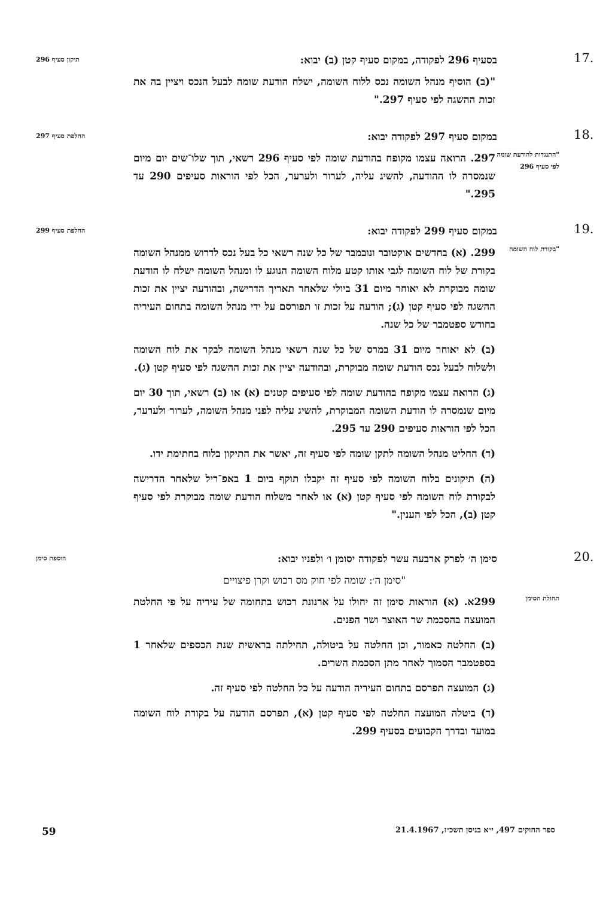.17
בסעיף 296 לפקודה, במקום סעיף קטן (ב) יבוא:
תיקון סעיף 296
"(ב) הוסיף מנהל השומה נכס ללוח השומה, ישלח הודעת שומה לבעל הנכס ויציין בה את זכות ההשגה לפי סעיף 297."
.18
במקום סעיף 297 לפקודה יבוא:
החלפת סעיף 297
"התנגדות להודעת שומה לפי סעיף 296
297. הרואה עצמו מקופח בהודעת שומה לפי סעיף 296 רשאי, תוך שלו־שים יום מיום שנמסרה לו ההודעה, להשיג עליה, לערור ולערער, הכל לפי הוראות סעיפים 290 עד 295."
.19
במקום סעיף 299 לפקודה יבוא:
החלפת סעיף 299
"בקורת לוח השומה
299. (א) בחדשים אוקטובר ונובמבר של כל שנה רשאי כל בעל נכס לדרוש ממנהל השומה בקורת של לוח השומה לגבי אותו קטע מלוח השומה הנוגע לו ומנהל השומה ישלח לו הודעת שומה מבוקרת לא יאוחר מיום 31 ביולי שלאחר תאריך הדרישה, ובהודעה יציין את זכות ההשגה לפי סעיף קטן (ג); הודעה על זכות זו תפורסם על ידי מנהל השומה בתחום העיריה בחודש ספטמבר של כל שנה.
(ב) לא יאוחר מיום 31 במרס של כל שנה רשאי מנהל השומה לבקר את לוח השומה ולשלוח לבעל נכס הודעת שומה מבוקרת, ובהודעה יציין את זכות ההשגה לפי סעיף קטן (ג).
(ג) הרואה עצמו מקופח בהודעת שומה לפי סעיפים קטנים (א) או (ב) רשאי, תוך 30 יום מיום שנמסרה לו הודעת השומה המבוקרת, להשיג עליה לפני מנהל השומה, לערור ולערער, הכל לפי הוראות סעיפים 290 עד 295.
(ד) החליט מנהל השומה לתקן שומה לפי סעיף זה, יאשר את התיקון בלוח בחתימת ידו.
(ה) תיקונים בלוח השומה לפי סעיף זה יקבלו תוקף ביום 1 באפ־ריל שלאחר הדרישה לבקורת לוח השומה לפי סעיף קטן (א) או לאחר משלוח הודעת שומה מבוקרת לפי סעיף קטן (ב), הכל לפי הענין."
.20
סימן ה׳ לפרק ארבעה עשר לפקודה יסומן ו׳ ולפניו יבוא:
הוספת סימן
"סימן ה׳: שומה לפי חוק מס רכוש וקרן פיצויים
תחולת הסימן
299א. (א) הוראות סימן זה יחולו על ארנונת רכוש בתחומה של עיריה על פי החלטת המועצה בהסכמת שר האוצר ושר הפנים.
(ב) החלטה כאמור, וכן החלטה על ביטולה, תחילתה בראשית שנת הכספים שלאחר 1 בספטמבר הסמוך לאחר מתן הסכמת השרים.
(ג) המועצה תפרסם בתחום העיריה הודעה על כל החלטה לפי סעיף זה.
(ד) ביטלה המועצה החלטה לפי סעיף קטן (א), תפרסם הודעה על בקורת לוח השומה במועד ובדרך הקבועים בסעיף 299.
ספר החוקים 497, י״א בניסן תשכ״ז, 21.4.1967 59